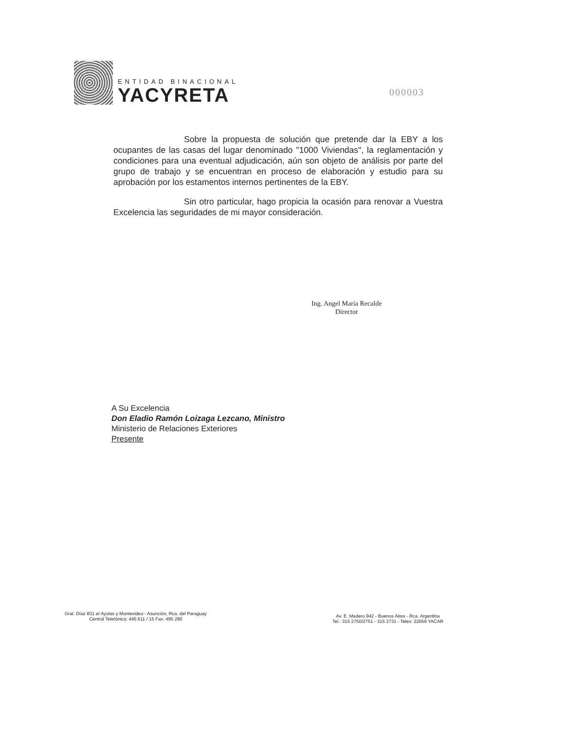ENTIDAD BINACIONAL
YACYRETA
000003
Sobre la propuesta de solución que pretende dar la EBY a los ocupantes de las casas del lugar denominado "1000 Viviendas", la reglamentación y condiciones para una eventual adjudicación, aún son objeto de análisis por parte del grupo de trabajo y se encuentran en proceso de elaboración y estudio para su aprobación por los estamentos internos pertinentes de la EBY.
Sin otro particular, hago propicia la ocasión para renovar a Vuestra Excelencia las seguridades de mi mayor consideración.
Ing. Angel María Recalde
Director
A Su Excelencia
Don Eladio Ramón Loizaga Lezcano, Ministro
Ministerio de Relaciones Exteriores
Presente
Gral. Díaz 831 e/ Ayolas y Montevideo - Asunción, Rca. del Paraguay
Central Telefónica: 445 611 / 15 Fax: 495 280
Av. E. Madero 942 - Buenos Aires - Rca. Argentina
Tel.: 315 2750/2751 - 315 2731 - Telex: 22659 YACAR